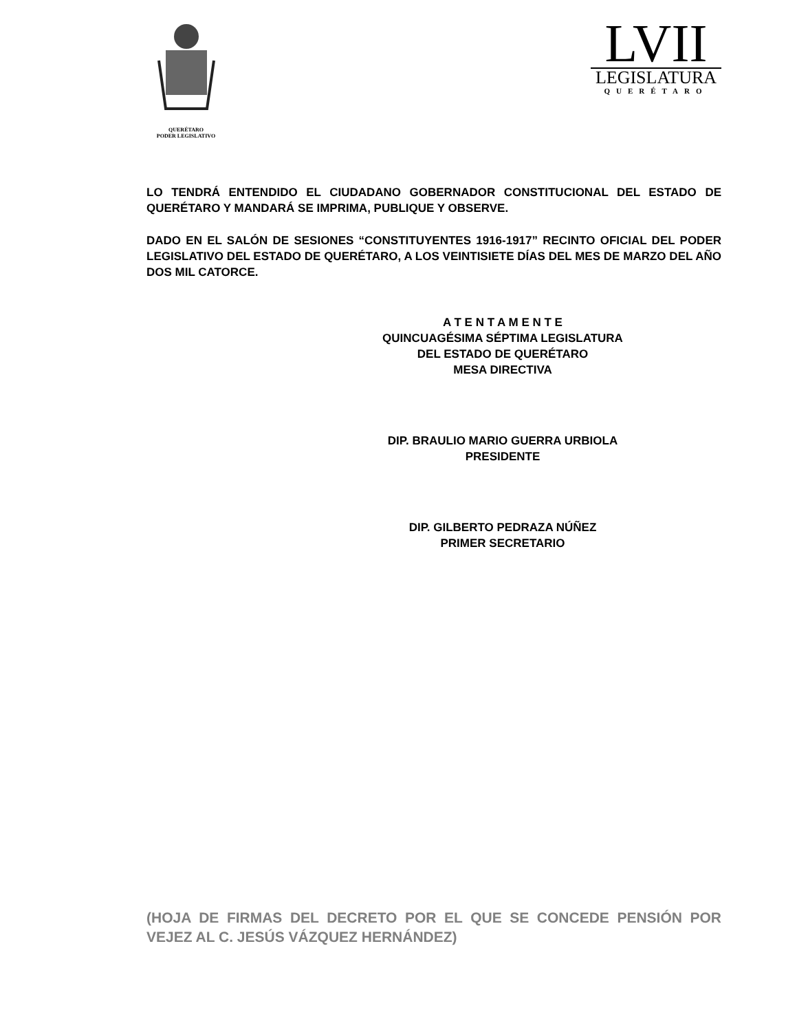QUERÉTARO
PODER LEGISLATIVO
LVII
LEGISLATURA
QUERÉTARO
LO TENDRÁ ENTENDIDO EL CIUDADANO GOBERNADOR CONSTITUCIONAL DEL ESTADO DE QUERÉTARO Y MANDARÁ SE IMPRIMA, PUBLIQUE Y OBSERVE.
DADO EN EL SALÓN DE SESIONES “CONSTITUYENTES 1916-1917” RECINTO OFICIAL DEL PODER LEGISLATIVO DEL ESTADO DE QUERÉTARO, A LOS VEINTISIETE DÍAS DEL MES DE MARZO DEL AÑO DOS MIL CATORCE.
A T E N T A M E N T E
QUINCUAGÉSIMA SÉPTIMA LEGISLATURA
DEL ESTADO DE QUERÉTARO
MESA DIRECTIVA
DIP. BRAULIO MARIO GUERRA URBIOLA
PRESIDENTE
DIP. GILBERTO PEDRAZA NÚÑEZ
PRIMER SECRETARIO
(HOJA DE FIRMAS DEL DECRETO POR EL QUE SE CONCEDE PENSIÓN POR VEJEZ AL C. JESÚS VÁZQUEZ HERNÁNDEZ)